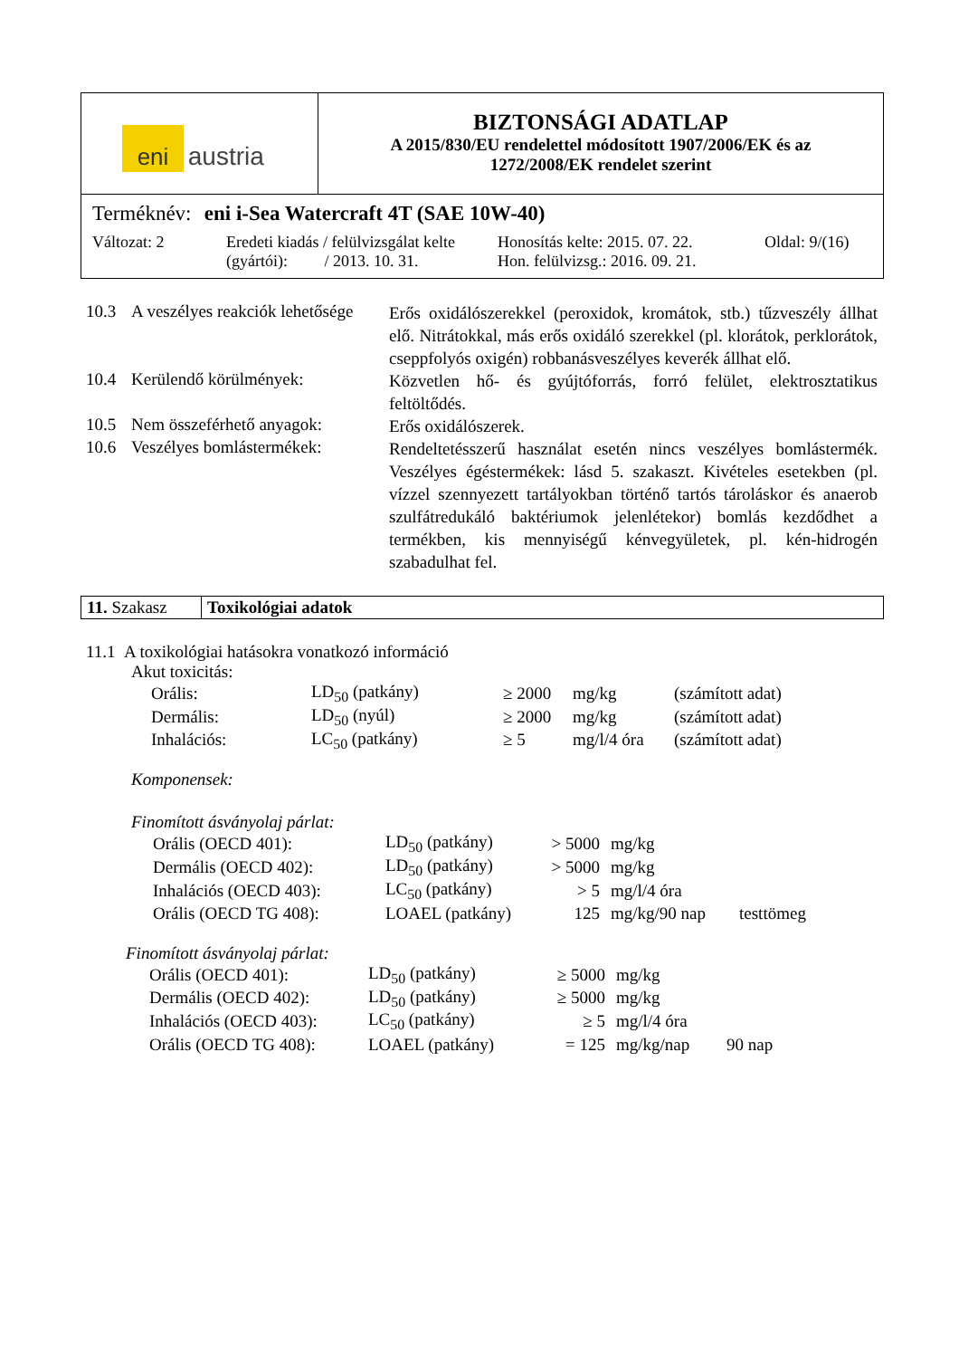| eni austria | BIZTONSÁGI ADATLAP A 2015/830/EU rendelettel módosított 1907/2006/EK és az 1272/2008/EK rendelet szerint |
| Terméknév: eni i-Sea Watercraft 4T (SAE 10W-40) Változat: 2 Eredeti kiadás / felülvizsgálat kelte (gyártói): / 2013. 10. 31. Honosítás kelte: 2015. 07. 22. Hon. felülvizsg.: 2016. 09. 21. Oldal: 9/(16) | |
10.3
A veszélyes reakciók lehetősége
Erős oxidálószerekkel (peroxidok, kromátok, stb.) tűzveszély állhat elő. Nitrátokkal, más erős oxidáló szerekkel (pl. klorátok, perklorátok, cseppfolyós oxigén) robbanásveszélyes keverék állhat elő.
10.4
Kerülendő körülmények:
Közvetlen hő- és gyújtóforrás, forró felület, elektrosztatikus feltöltődés.
10.5
Nem összeférhető anyagok:
Erős oxidálószerek.
10.6
Veszélyes bomlástermékek:
Rendeltetésszerű használat esetén nincs veszélyes bomlástermék. Veszélyes égéstermékek: lásd 5. szakaszt. Kivételes esetekben (pl. vízzel szennyezett tartályokban történő tartós tároláskor és anaerob szulfátredukáló baktériumok jelenlétekor) bomlás kezdődhet a termékben, kis mennyiségű kénvegyületek, pl. kén-hidrogén szabadulhat fel.
| 11. Szakasz | Toxikológiai adatok |
11.1 A toxikológiai hatásokra vonatkozó információ
Akut toxicitás:
| Orális: | LD<sub>50</sub> (patkány) | ≥ 2000 | mg/kg | (számított adat) |
| Dermális: | LD<sub>50</sub> (nyúl) | ≥ 2000 | mg/kg | (számított adat) |
| Inhalációs: | LC<sub>50</sub> (patkány) | ≥ 5 | mg/l/4 óra | (számított adat) |
Komponensek:
Finomított ásványolaj párlat:
| Orális (OECD 401): | LD<sub>50</sub> (patkány) | > 5000 | mg/kg | |
| Dermális (OECD 402): | LD<sub>50</sub> (patkány) | > 5000 | mg/kg | |
| Inhalációs (OECD 403): | LC<sub>50</sub> (patkány) | > 5 | mg/l/4 óra | |
| Orális (OECD TG 408): | LOAEL (patkány) | 125 | mg/kg/90 nap | testtömeg |
Finomított ásványolaj párlat:
| Orális (OECD 401): | LD<sub>50</sub> (patkány) | ≥ 5000 | mg/kg | |
| Dermális (OECD 402): | LD<sub>50</sub> (patkány) | ≥ 5000 | mg/kg | |
| Inhalációs (OECD 403): | LC<sub>50</sub> (patkány) | ≥ 5 | mg/l/4 óra | |
| Orális (OECD TG 408): | LOAEL (patkány) | = 125 | mg/kg/nap | 90 nap |